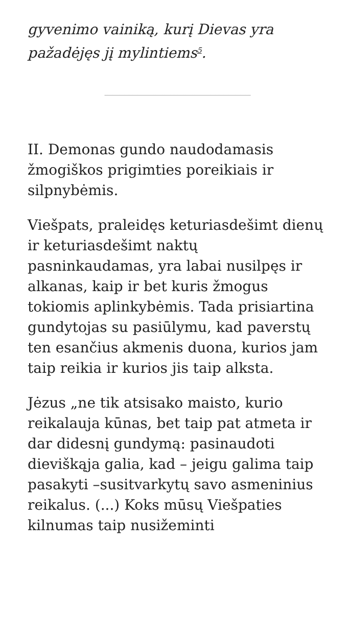gyvenimo vainiką, kurį Dievas yra pažadėjęs jį mylintiems<sup>5</sup>.
II. Demonas gundo naudodamasis žmogiškos prigimties poreikiais ir silpnybėmis.
Viešpats, praleidęs keturiasdešimt dienų ir keturiasdešimt naktų pasninkaudamas, yra labai nusilpęs ir alkanas, kaip ir bet kuris žmogus tokiomis aplinkybėmis. Tada prisiartina gundytojas su pasiūlymu, kad paverstų ten esančius akmenis duona, kurios jam taip reikia ir kurios jis taip alksta.
Jėzus „ne tik atsisako maisto, kurio reikalauja kūnas, bet taip pat atmeta ir dar didesnį gundymą: pasinaudoti dieviškąja galia, kad – jeigu galima taip pasakyti –susitvarkytų savo asmeninius reikalus. (...) Koks mūsų Viešpaties kilnumas taip nusižeminti